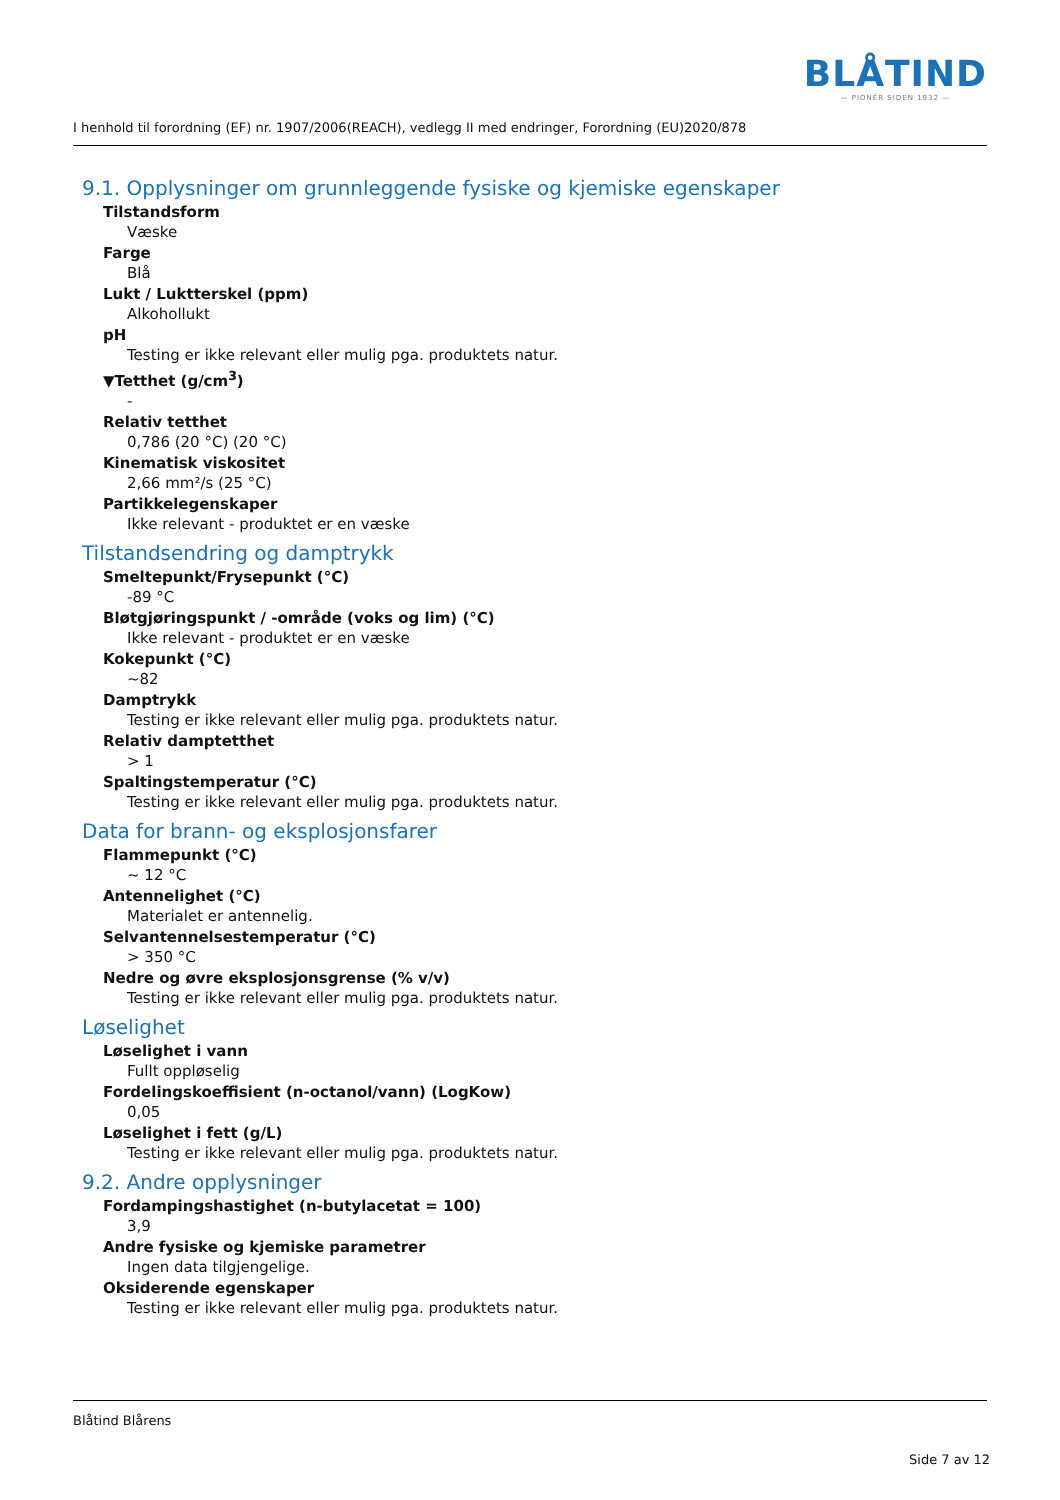I henhold til forordning (EF) nr. 1907/2006(REACH), vedlegg II med endringer, Forordning (EU)2020/878
BLÅTIND
— PIONÉR SIDEN 1932 —
9.1. Opplysninger om grunnleggende fysiske og kjemiske egenskaper
Tilstandsform
Væske
Farge
Blå
Lukt / Luktterskel (ppm)
Alkohollukt
pH
Testing er ikke relevant eller mulig pga. produktets natur.
▼Tetthet (g/cm<sup>3</sup>)
-
Relativ tetthet
0,786 (20 °C) (20 °C)
Kinematisk viskositet
2,66 mm²/s (25 °C)
Partikkelegenskaper
Ikke relevant - produktet er en væske
Tilstandsendring og damptrykk
Smeltepunkt/Frysepunkt (°C)
-89 °C
Bløtgjøringspunkt / -område (voks og lim) (°C)
Ikke relevant - produktet er en væske
Kokepunkt (°C)
~82
Damptrykk
Testing er ikke relevant eller mulig pga. produktets natur.
Relativ damptetthet
> 1
Spaltingstemperatur (°C)
Testing er ikke relevant eller mulig pga. produktets natur.
Data for brann- og eksplosjonsfarer
Flammepunkt (°C)
~ 12 °C
Antennelighet (°C)
Materialet er antennelig.
Selvantennelsestemperatur (°C)
> 350 °C
Nedre og øvre eksplosjonsgrense (% v/v)
Testing er ikke relevant eller mulig pga. produktets natur.
Løselighet
Løselighet i vann
Fullt oppløselig
Fordelingskoeffisient (n-octanol/vann) (LogKow)
0,05
Løselighet i fett (g/L)
Testing er ikke relevant eller mulig pga. produktets natur.
9.2. Andre opplysninger
Fordampingshastighet (n-butylacetat = 100)
3,9
Andre fysiske og kjemiske parametrer
Ingen data tilgjengelige.
Oksiderende egenskaper
Testing er ikke relevant eller mulig pga. produktets natur.
Blåtind Blårens
Side 7 av 12